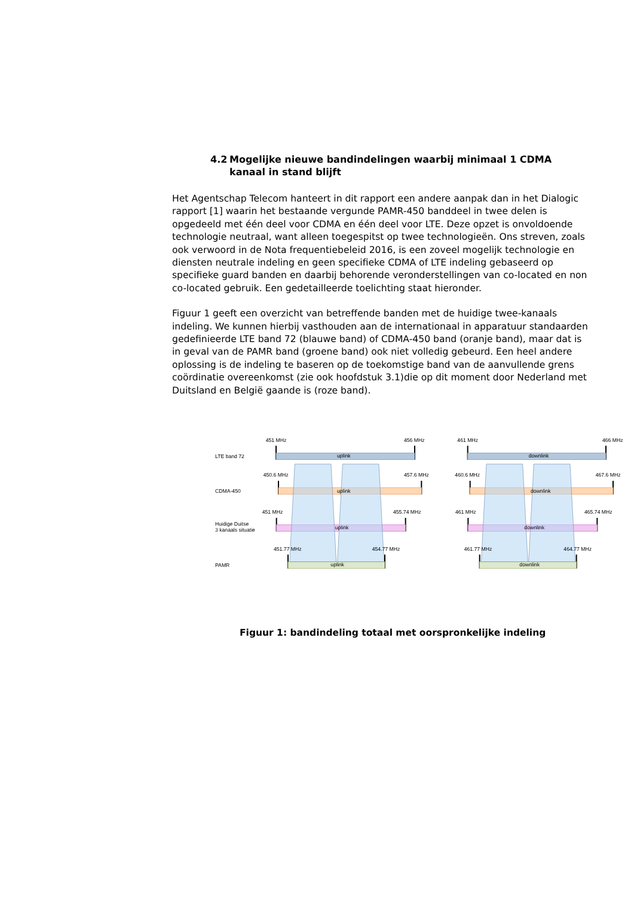4.2 Mogelijke nieuwe bandindelingen waarbij minimaal 1 CDMA kanaal in stand blijft
Het Agentschap Telecom hanteert in dit rapport een andere aanpak dan in het Dialogic rapport [1] waarin het bestaande vergunde PAMR-450 banddeel in twee delen is opgedeeld met één deel voor CDMA en één deel voor LTE. Deze opzet is onvoldoende technologie neutraal, want alleen toegespitst op twee technologieën. Ons streven, zoals ook verwoord in de Nota frequentiebeleid 2016, is een zoveel mogelijk technologie en diensten neutrale indeling en geen specifieke CDMA of LTE indeling gebaseerd op specifieke guard banden en daarbij behorende veronderstellingen van co-located en non co-located gebruik. Een gedetailleerde toelichting staat hieronder.
Figuur 1 geeft een overzicht van betreffende banden met de huidige twee-kanaals indeling. We kunnen hierbij vasthouden aan de internationaal in apparatuur standaarden gedefinieerde LTE band 72 (blauwe band) of CDMA-450 band (oranje band), maar dat is in geval van de PAMR band (groene band) ook niet volledig gebeurd. Een heel andere oplossing is de indeling te baseren op de toekomstige band van de aanvullende grens coördinatie overeenkomst (zie ook hoofdstuk 3.1)die op dit moment door Nederland met Duitsland en België gaande is (roze band).
451 MHz
456 MHz
461 MHz
466 MHz
LTE band 72
uplink
downlink
450.6 MHz
457.6 MHz
460.6 MHz
467.6 MHz
CDMA-450
uplink
downlink
451 MHz
455.74 MHz
461 MHz
465.74 MHz
Huidige Duitse
3 kanaals situatie
uplink
downlink
451.77 MHz
454.77 MHz
461.77 MHz
464.77 MHz
PAMR
uplink
downlink
Figuur 1: bandindeling totaal met oorspronkelijke indeling